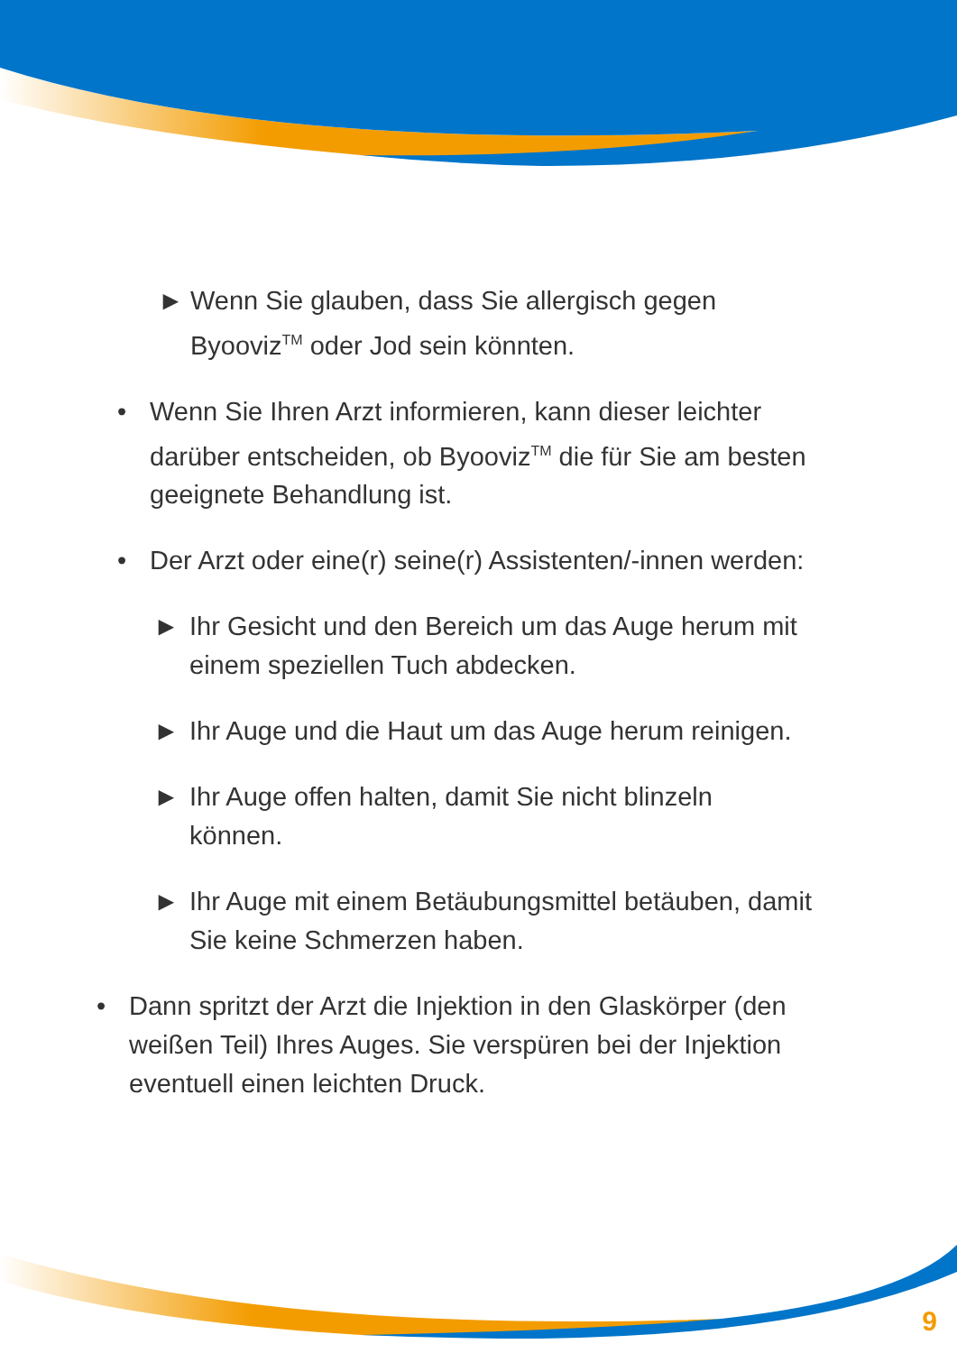► Wenn Sie glauben, dass Sie allergisch gegen
Byooviz<sup>TM</sup> oder Jod sein könnten.
• Wenn Sie Ihren Arzt informieren, kann dieser leichter darüber entscheiden, ob Byooviz<sup>TM</sup> die für Sie am besten geeignete Behandlung ist.
• Der Arzt oder eine(r) seine(r) Assistenten/-innen werden:
► Ihr Gesicht und den Bereich um das Auge herum mit einem speziellen Tuch abdecken.
► Ihr Auge und die Haut um das Auge herum reinigen.
► Ihr Auge offen halten, damit Sie nicht blinzeln können.
► Ihr Auge mit einem Betäubungsmittel betäuben, damit Sie keine Schmerzen haben.
• Dann spritzt der Arzt die Injektion in den Glaskörper (den weißen Teil) Ihres Auges. Sie verspüren bei der Injektion eventuell einen leichten Druck.
9